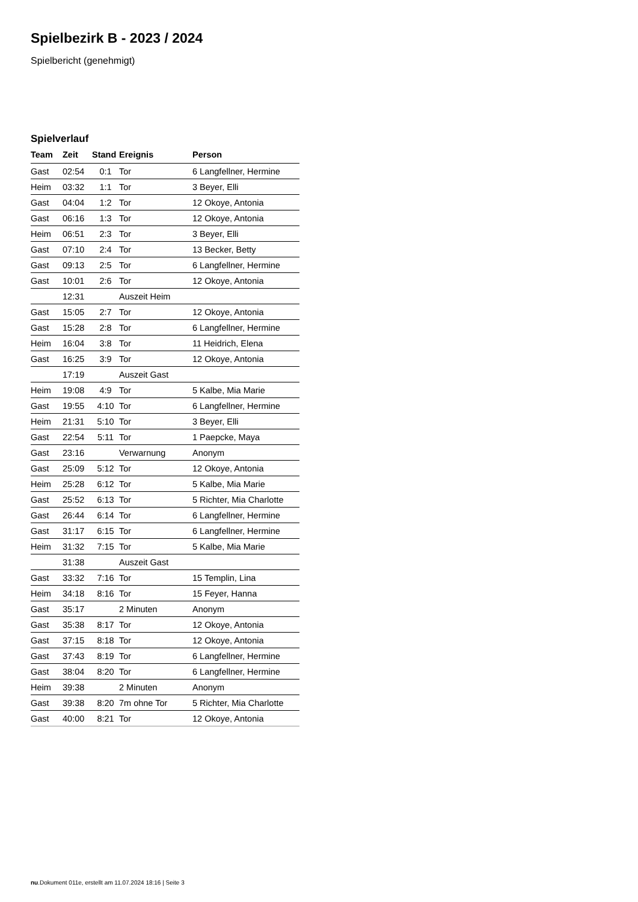Spielbezirk B - 2023 / 2024
Spielbericht (genehmigt)
Spielverlauf
| Team | Zeit | Stand | Ereignis | Person |
| --- | --- | --- | --- | --- |
| Gast | 02:54 | 0:1 | Tor | 6 Langfellner, Hermine |
| Heim | 03:32 | 1:1 | Tor | 3 Beyer, Elli |
| Gast | 04:04 | 1:2 | Tor | 12 Okoye, Antonia |
| Gast | 06:16 | 1:3 | Tor | 12 Okoye, Antonia |
| Heim | 06:51 | 2:3 | Tor | 3 Beyer, Elli |
| Gast | 07:10 | 2:4 | Tor | 13 Becker, Betty |
| Gast | 09:13 | 2:5 | Tor | 6 Langfellner, Hermine |
| Gast | 10:01 | 2:6 | Tor | 12 Okoye, Antonia |
| | 12:31 | | Auszeit Heim | |
| Gast | 15:05 | 2:7 | Tor | 12 Okoye, Antonia |
| Gast | 15:28 | 2:8 | Tor | 6 Langfellner, Hermine |
| Heim | 16:04 | 3:8 | Tor | 11 Heidrich, Elena |
| Gast | 16:25 | 3:9 | Tor | 12 Okoye, Antonia |
| | 17:19 | | Auszeit Gast | |
| Heim | 19:08 | 4:9 | Tor | 5 Kalbe, Mia Marie |
| Gast | 19:55 | 4:10 | Tor | 6 Langfellner, Hermine |
| Heim | 21:31 | 5:10 | Tor | 3 Beyer, Elli |
| Gast | 22:54 | 5:11 | Tor | 1 Paepcke, Maya |
| Gast | 23:16 | | Verwarnung | Anonym |
| Gast | 25:09 | 5:12 | Tor | 12 Okoye, Antonia |
| Heim | 25:28 | 6:12 | Tor | 5 Kalbe, Mia Marie |
| Gast | 25:52 | 6:13 | Tor | 5 Richter, Mia Charlotte |
| Gast | 26:44 | 6:14 | Tor | 6 Langfellner, Hermine |
| Gast | 31:17 | 6:15 | Tor | 6 Langfellner, Hermine |
| Heim | 31:32 | 7:15 | Tor | 5 Kalbe, Mia Marie |
| | 31:38 | | Auszeit Gast | |
| Gast | 33:32 | 7:16 | Tor | 15 Templin, Lina |
| Heim | 34:18 | 8:16 | Tor | 15 Feyer, Hanna |
| Gast | 35:17 | | 2 Minuten | Anonym |
| Gast | 35:38 | 8:17 | Tor | 12 Okoye, Antonia |
| Gast | 37:15 | 8:18 | Tor | 12 Okoye, Antonia |
| Gast | 37:43 | 8:19 | Tor | 6 Langfellner, Hermine |
| Gast | 38:04 | 8:20 | Tor | 6 Langfellner, Hermine |
| Heim | 39:38 | | 2 Minuten | Anonym |
| Gast | 39:38 | 8:20 | 7m ohne Tor | 5 Richter, Mia Charlotte |
| Gast | 40:00 | 8:21 | Tor | 12 Okoye, Antonia |
nu.Dokument 011e, erstellt am 11.07.2024 18:16 | Seite 3